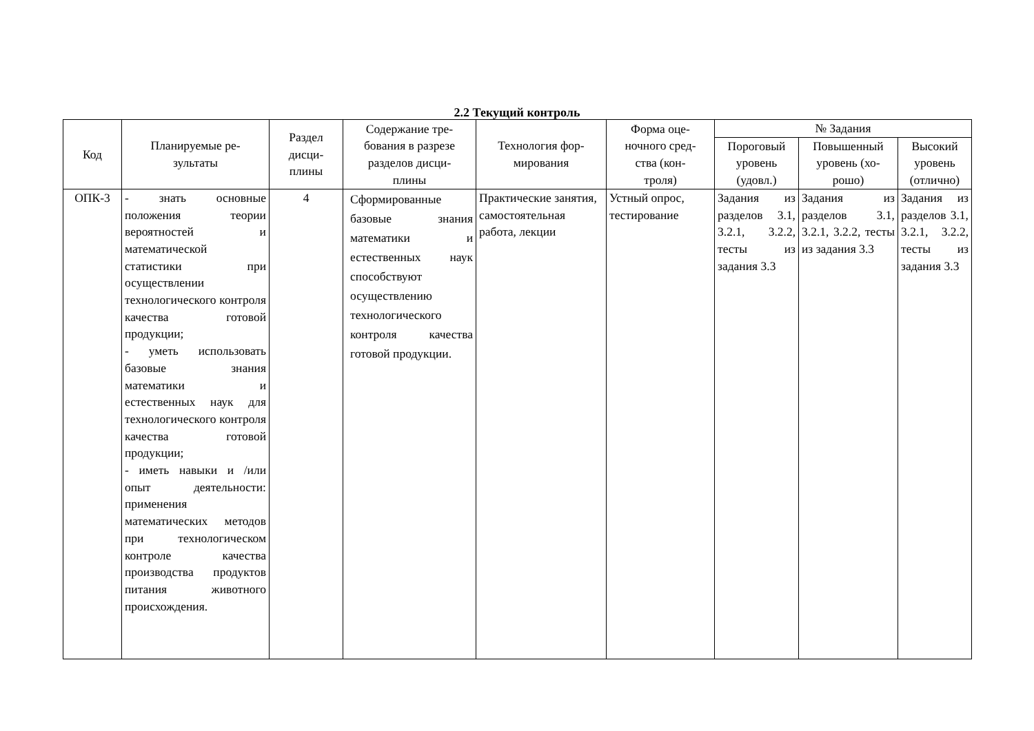2.2 Текущий контроль
| Код | Планируемые ре- зультаты | Раздел дисци- плины | Содержание тре- бования в разрезе разделов дисци- плины | Технология фор- мирования | Форма оце- ночного сред- ства (кон- троля) | № Задания | | |
| --- | --- | --- | --- | --- | --- | --- | --- | --- |
| | | | | | | Пороговый уровень (удовл.) | Повышенный уровень (хо- рошо) | Высокий уровень (отлично) |
| ОПК-3 | - знать основные положения теории вероятностей и математической статистики при осуществлении технологического контроля качества готовой продукции; - уметь использовать базовые знания математики и естественных наук для технологического контроля качества готовой продукции; - иметь навыки и /или опыт деятельности: применения математических методов при технологическом контроле качества производства продуктов питания животного происхождения. | 4 | Сформированные базовые знания математики и естественных наук способствуют осуществлению технологического контроля качества готовой продукции. | Практические занятия, самостоятельная работа, лекции | Устный опрос, тестирование | Задания из разделов 3.1, 3.2.1, 3.2.2, тесты из задания 3.3 | Задания из разделов 3.1, 3.2.1, 3.2.2, тесты из задания 3.3 | Задания из разделов 3.1, 3.2.1, 3.2.2, тесты из задания 3.3 |